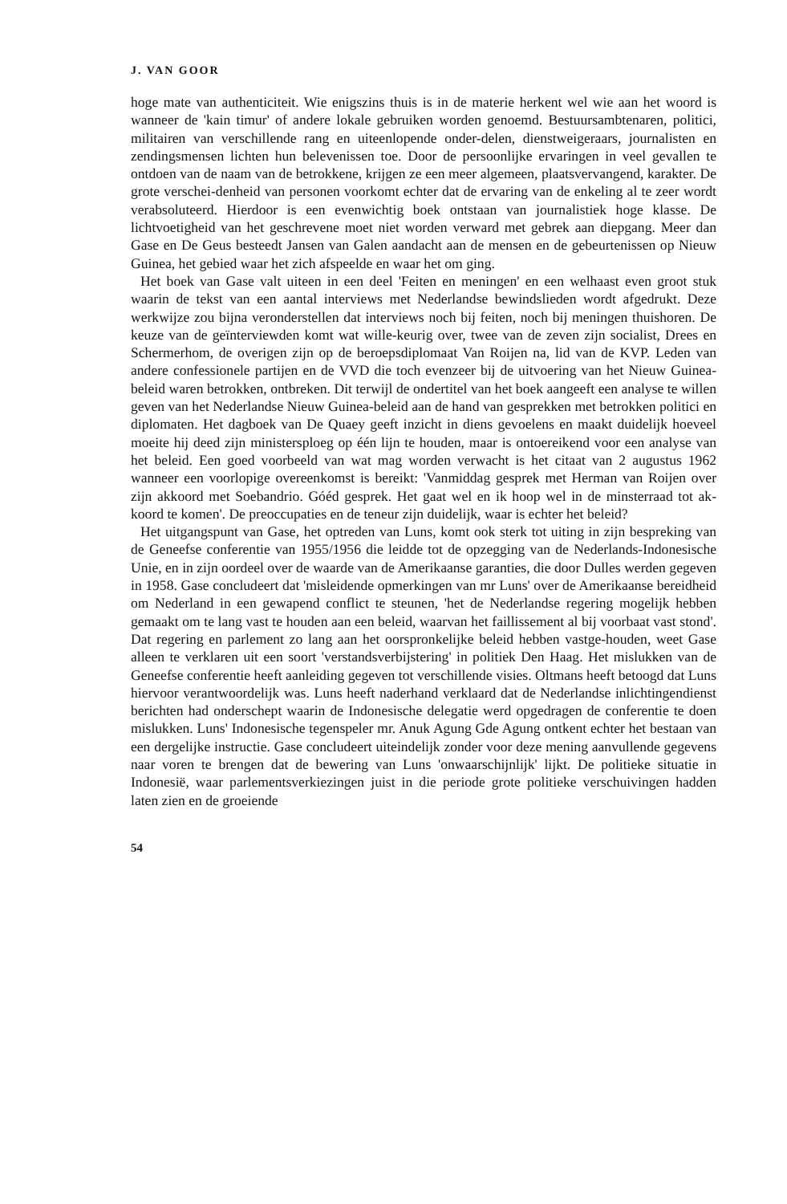J. VAN GOOR
hoge mate van authenticiteit. Wie enigszins thuis is in de materie herkent wel wie aan het woord is wanneer de 'kain timur' of andere lokale gebruiken worden genoemd. Bestuursambtenaren, politici, militairen van verschillende rang en uiteenlopende onder-delen, dienstweigeraars, journalisten en zendingsmensen lichten hun belevenissen toe. Door de persoonlijke ervaringen in veel gevallen te ontdoen van de naam van de betrokkene, krijgen ze een meer algemeen, plaatsvervangend, karakter. De grote verschei-denheid van personen voorkomt echter dat de ervaring van de enkeling al te zeer wordt verabsoluteerd. Hierdoor is een evenwichtig boek ontstaan van journalistiek hoge klasse. De lichtvoetigheid van het geschrevene moet niet worden verward met gebrek aan diepgang. Meer dan Gase en De Geus besteedt Jansen van Galen aandacht aan de mensen en de gebeurtenissen op Nieuw Guinea, het gebied waar het zich afspeelde en waar het om ging.
Het boek van Gase valt uiteen in een deel 'Feiten en meningen' en een welhaast even groot stuk waarin de tekst van een aantal interviews met Nederlandse bewindslieden wordt afgedrukt. Deze werkwijze zou bijna veronderstellen dat interviews noch bij feiten, noch bij meningen thuishoren. De keuze van de geïnterviewden komt wat wille-keurig over, twee van de zeven zijn socialist, Drees en Schermerhom, de overigen zijn op de beroepsdiplomaat Van Roijen na, lid van de KVP. Leden van andere confessionele partijen en de VVD die toch evenzeer bij de uitvoering van het Nieuw Guinea-beleid waren betrokken, ontbreken. Dit terwijl de ondertitel van het boek aangeeft een analyse te willen geven van het Nederlandse Nieuw Guinea-beleid aan de hand van gesprekken met betrokken politici en diplomaten. Het dagboek van De Quaey geeft inzicht in diens gevoelens en maakt duidelijk hoeveel moeite hij deed zijn ministersploeg op één lijn te houden, maar is ontoereikend voor een analyse van het beleid. Een goed voorbeeld van wat mag worden verwacht is het citaat van 2 augustus 1962 wanneer een voorlopige overeenkomst is bereikt: 'Vanmiddag gesprek met Herman van Roijen over zijn akkoord met Soebandrio. Góéd gesprek. Het gaat wel en ik hoop wel in de minsterraad tot ak-koord te komen'. De preoccupaties en de teneur zijn duidelijk, waar is echter het beleid?
Het uitgangspunt van Gase, het optreden van Luns, komt ook sterk tot uiting in zijn bespreking van de Geneefse conferentie van 1955/1956 die leidde tot de opzegging van de Nederlands-Indonesische Unie, en in zijn oordeel over de waarde van de Amerikaanse garanties, die door Dulles werden gegeven in 1958. Gase concludeert dat 'misleidende opmerkingen van mr Luns' over de Amerikaanse bereidheid om Nederland in een gewapend conflict te steunen, 'het de Nederlandse regering mogelijk hebben gemaakt om te lang vast te houden aan een beleid, waarvan het faillissement al bij voorbaat vast stond'. Dat regering en parlement zo lang aan het oorspronkelijke beleid hebben vastge-houden, weet Gase alleen te verklaren uit een soort 'verstandsverbijstering' in politiek Den Haag. Het mislukken van de Geneefse conferentie heeft aanleiding gegeven tot verschillende visies. Oltmans heeft betoogd dat Luns hiervoor verantwoordelijk was. Luns heeft naderhand verklaard dat de Nederlandse inlichtingendienst berichten had onderschept waarin de Indonesische delegatie werd opgedragen de conferentie te doen mislukken. Luns' Indonesische tegenspeler mr. Anuk Agung Gde Agung ontkent echter het bestaan van een dergelijke instructie. Gase concludeert uiteindelijk zonder voor deze mening aanvullende gegevens naar voren te brengen dat de bewering van Luns 'onwaarschijnlijk' lijkt. De politieke situatie in Indonesië, waar parlementsverkiezingen juist in die periode grote politieke verschuivingen hadden laten zien en de groeiende
54